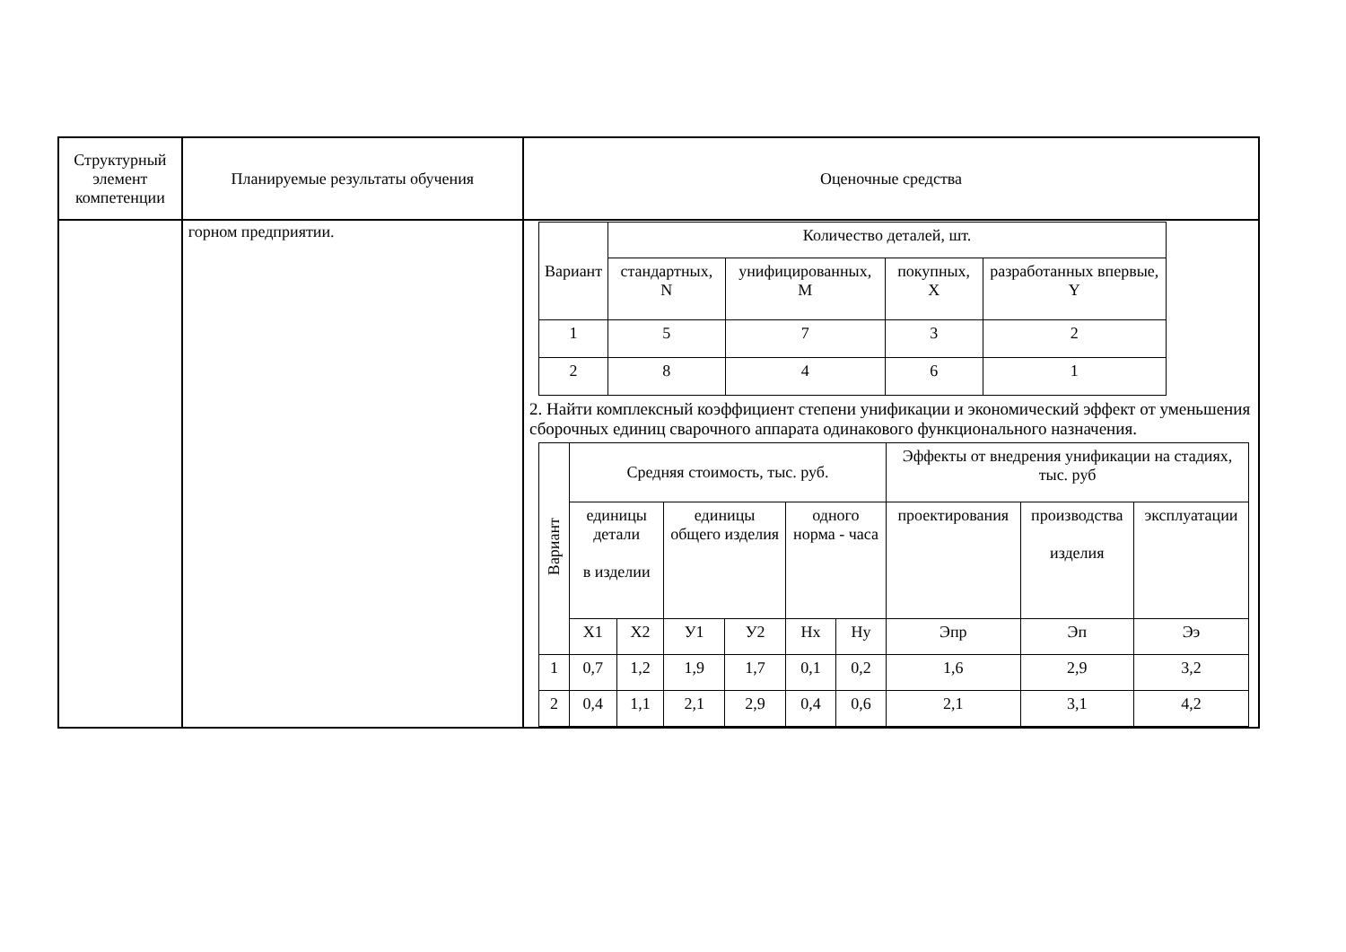| Структурный элемент компетенции | Планируемые результаты обучения | Оценочные средства |
| | горном предприятии. | / Вариант / Количество деталей, шт. / / / / / / стандартных, N / унифицированных, M / покупных, X / разработанных впервые, Y / / 1 / 5 / 7 / 3 / 2 / / 2 / 8 / 4 / 6 / 1 / 2. Найти комплексный коэффициент степени унификации и экономический эффект от уменьшения сборочных единиц сварочного аппарата одинакового функционального назначения. / Вариант / Средняя стоимость, тыс. руб. / / / / / / Эффекты от внедрения унификации на стадиях, тыс. руб / / / / / единицы детали в изделии / / единицы общего изделия / / одного норма - часа / / проектирования / производства изделия / эксплуатации / / / X1 / X2 / У1 / У2 / Hx / Hy / Эпр / Эп / Ээ / / 1 / 0,7 / 1,2 / 1,9 / 1,7 / 0,1 / 0,2 / 1,6 / 2,9 / 3,2 / / 2 / 0,4 / 1,1 / 2,1 / 2,9 / 0,4 / 0,6 / 2,1 / 3,1 / 4,2 / |